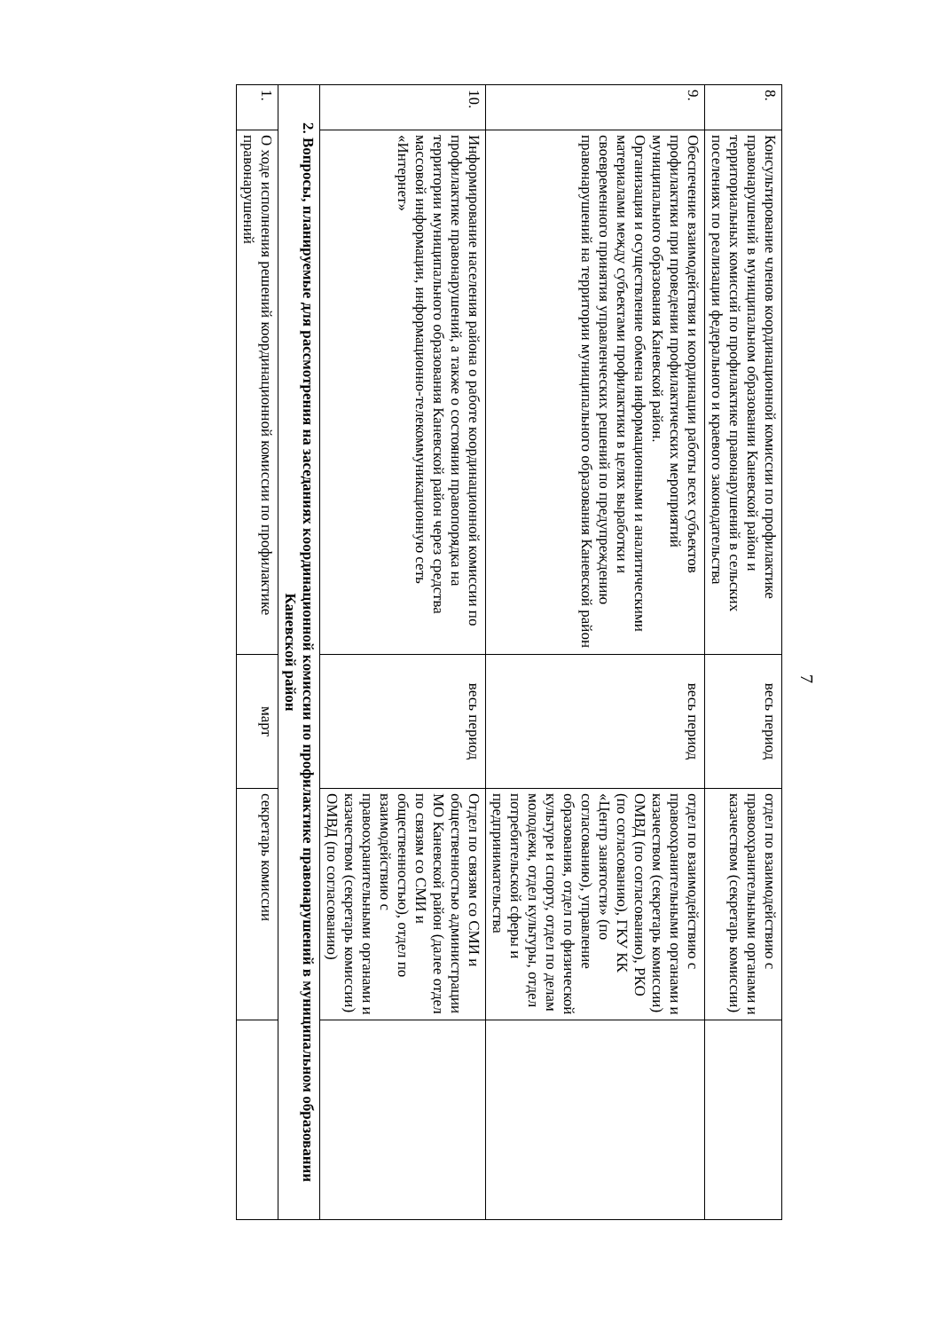7
| 8. | Консультирование членов координационной комиссии по профилактике правонарушений в муниципальном образовании Каневской район и территориальных комиссий по профилактике правонарушений в сельских поселениях по реализации федерального и краевого законодательства | весь период | отдел по взаимодействию с правоохранительными органами и казачеством (секретарь комиссии) | |
| 9. | Обеспечение взаимодействия и координации работы всех субъектов профилактики при проведении профилактических мероприятий муниципального образования Каневской район. Организация и осуществление обмена информационными и аналитическими материалами между субъектами профилактики в целях выработки и своевременного принятия управленческих решений по предупреждению правонарушений на территории муниципального образования Каневской район | весь период | отдел по взаимодействию с правоохранительными органами и казачеством (секретарь комиссии) ОМВД (по согласованию), РКО (по согласованию), ГКУ КК «Центр занятости» (по согласованию), управление образования, отдел по физической культуре и спорту, отдел по делам молодежи, отдел культуры, отдел потребительской сферы и предпринимательства | |
| 10. | Информирование населения района о работе координационной комиссии по профилактике правонарушений, а также о состоянии правопорядка на территории муниципального образования Каневской район через средства массовой информации, информационно-телекоммуникационную сеть «Интернет» | весь период | Отдел по связям со СМИ и общественностью администрации МО Каневской район (далее отдел по связям со СМИ и общественностью), отдел по взаимодействию с правоохранительными органами и казачеством (секретарь комиссии) ОМВД (по согласованию) | |
| 2. Вопросы, планируемые для рассмотрения на заседаниях координационной комиссии по профилактике правонарушений в муниципальном образовании Каневской район | | | | |
| 1. | О ходе исполнения решений координационной комиссии по профилактике правонарушений | март | секретарь комиссии | |